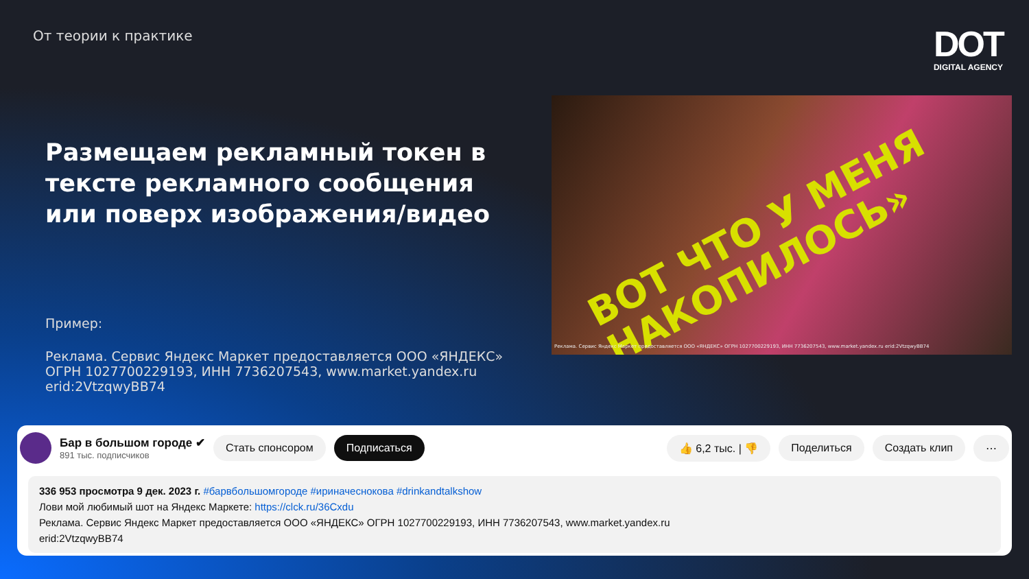От теории к практике DOT
DIGITAL AGENCY
Размещаем рекламный токен в тексте рекламного сообщения или поверх изображения/видео
Пример:
Реклама. Сервис Яндекс Маркет предоставляется ООО «ЯНДЕКС» ОГРН 1027700229193, ИНН 7736207543, www.market.yandex.ru erid:2VtzqwyBB74
ВОТ ЧТО У МЕНЯ
НАКОПИЛОСЬ»
Реклама. Сервис Яндекс Маркет предоставляется ООО «ЯНДЕКС» ОГРН 1027700229193, ИНН 7736207543, www.market.yandex.ru erid:2VtzqwyBB74
Бар в большом городе ✔
891 тыс. подписчиков
Стать спонсором Подписаться 👍 6,2 тыс. | 👎 Поделиться Создать клип ⋯
336 953 просмотра 9 дек. 2023 г. #барвбольшомгороде #ириначеснокова #drinkandtalkshow
Лови мой любимый шот на Яндекс Маркете: https://clck.ru/36Cxdu
Реклама. Сервис Яндекс Маркет предоставляется ООО «ЯНДЕКС» ОГРН 1027700229193, ИНН 7736207543, www.market.yandex.ru
erid:2VtzqwyBB74